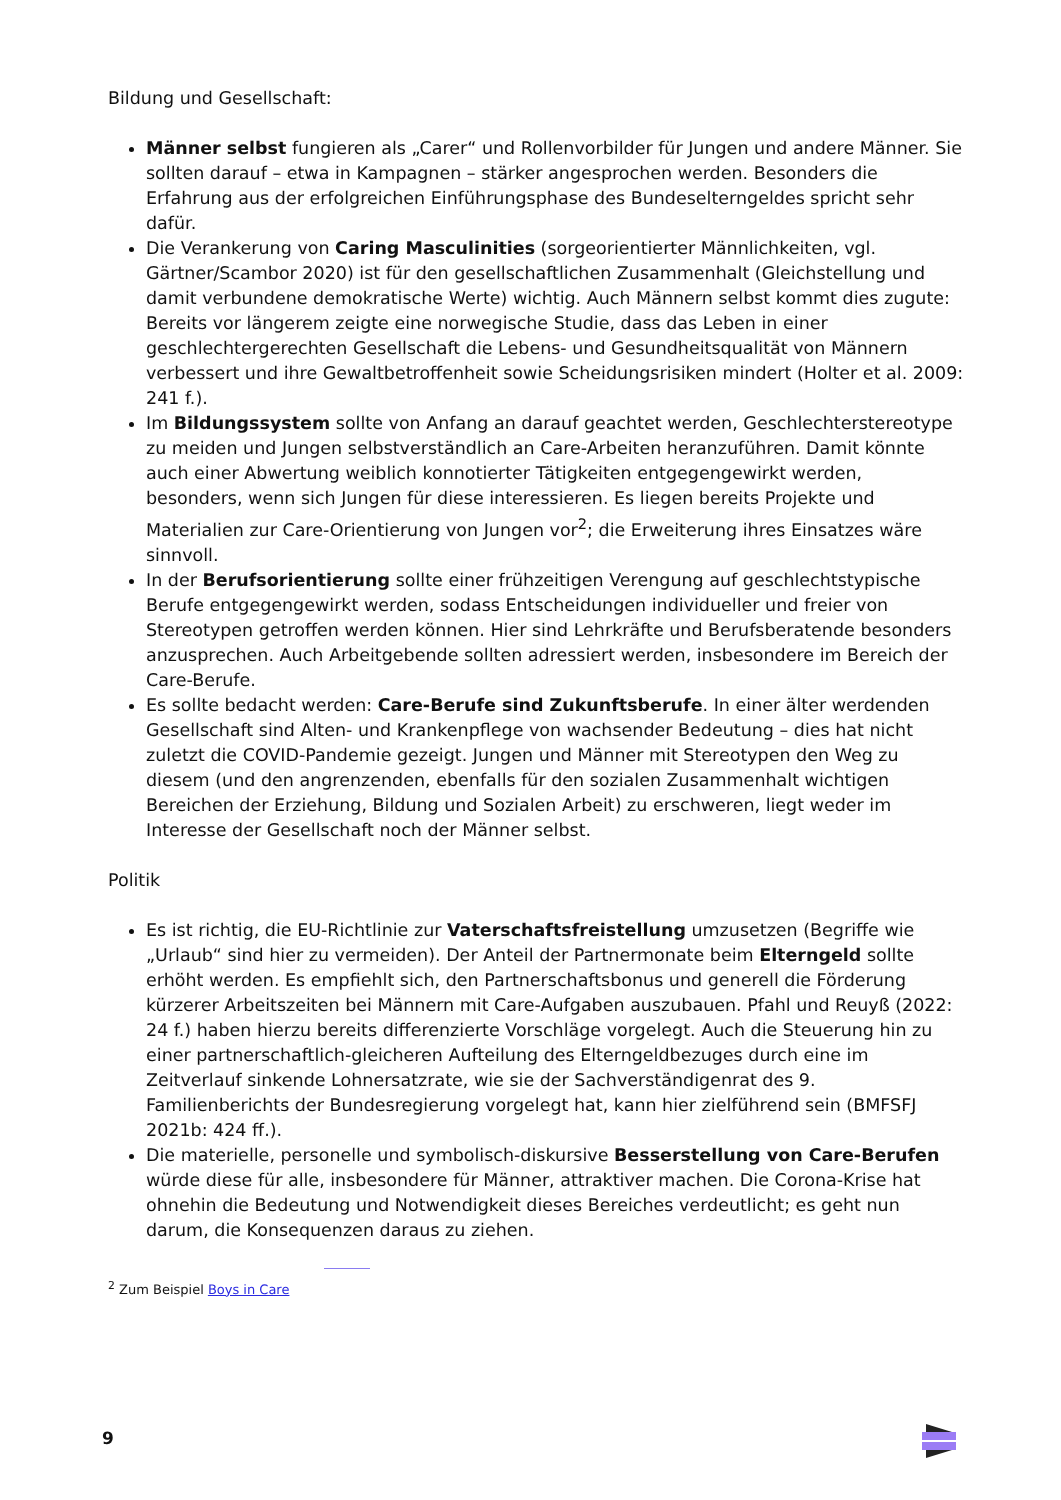Bildung und Gesellschaft:
Männer selbst fungieren als „Carer“ und Rollenvorbilder für Jungen und andere Männer. Sie sollten darauf – etwa in Kampagnen – stärker angesprochen werden. Besonders die Erfahrung aus der erfolgreichen Einführungsphase des Bundeselterngeldes spricht sehr dafür.
Die Verankerung von Caring Masculinities (sorgeorientierter Männlichkeiten, vgl. Gärtner/Scambor 2020) ist für den gesellschaftlichen Zusammenhalt (Gleichstellung und damit verbundene demokratische Werte) wichtig. Auch Männern selbst kommt dies zugute: Bereits vor längerem zeigte eine norwegische Studie, dass das Leben in einer geschlechtergerechten Gesellschaft die Lebens- und Gesundheitsqualität von Männern verbessert und ihre Gewaltbetroffenheit sowie Scheidungsrisiken mindert (Holter et al. 2009: 241 f.).
Im Bildungssystem sollte von Anfang an darauf geachtet werden, Geschlechterstereotype zu meiden und Jungen selbstverständlich an Care-Arbeiten heranzuführen. Damit könnte auch einer Abwertung weiblich konnotierter Tätigkeiten entgegengewirkt werden, besonders, wenn sich Jungen für diese interessieren. Es liegen bereits Projekte und Materialien zur Care-Orientierung von Jungen vor<sup>2</sup>; die Erweiterung ihres Einsatzes wäre sinnvoll.
In der Berufsorientierung sollte einer frühzeitigen Verengung auf geschlechtstypische Berufe entgegengewirkt werden, sodass Entscheidungen individueller und freier von Stereotypen getroffen werden können. Hier sind Lehrkräfte und Berufsberatende besonders anzusprechen. Auch Arbeitgebende sollten adressiert werden, insbesondere im Bereich der Care-Berufe.
Es sollte bedacht werden: Care-Berufe sind Zukunftsberufe. In einer älter werdenden Gesellschaft sind Alten- und Krankenpflege von wachsender Bedeutung – dies hat nicht zuletzt die COVID-Pandemie gezeigt. Jungen und Männer mit Stereotypen den Weg zu diesem (und den angrenzenden, ebenfalls für den sozialen Zusammenhalt wichtigen Bereichen der Erziehung, Bildung und Sozialen Arbeit) zu erschweren, liegt weder im Interesse der Gesellschaft noch der Männer selbst.
Politik
Es ist richtig, die EU-Richtlinie zur Vaterschaftsfreistellung umzusetzen (Begriffe wie „Urlaub“ sind hier zu vermeiden). Der Anteil der Partnermonate beim Elterngeld sollte erhöht werden. Es empfiehlt sich, den Partnerschaftsbonus und generell die Förderung kürzerer Arbeitszeiten bei Männern mit Care-Aufgaben auszubauen. Pfahl und Reuyß (2022: 24 f.) haben hierzu bereits differenzierte Vorschläge vorgelegt. Auch die Steuerung hin zu einer partnerschaftlich-gleicheren Aufteilung des Elterngeldbezuges durch eine im Zeitverlauf sinkende Lohnersatzrate, wie sie der Sachverständigenrat des 9. Familienberichts der Bundesregierung vorgelegt hat, kann hier zielführend sein (BMFSFJ 2021b: 424 ff.).
Die materielle, personelle und symbolisch-diskursive Besserstellung von Care-Berufen würde diese für alle, insbesondere für Männer, attraktiver machen. Die Corona-Krise hat ohnehin die Bedeutung und Notwendigkeit dieses Bereiches verdeutlicht; es geht nun darum, die Konsequenzen daraus zu ziehen.
<sup>2</sup> Zum Beispiel Boys in Care
9